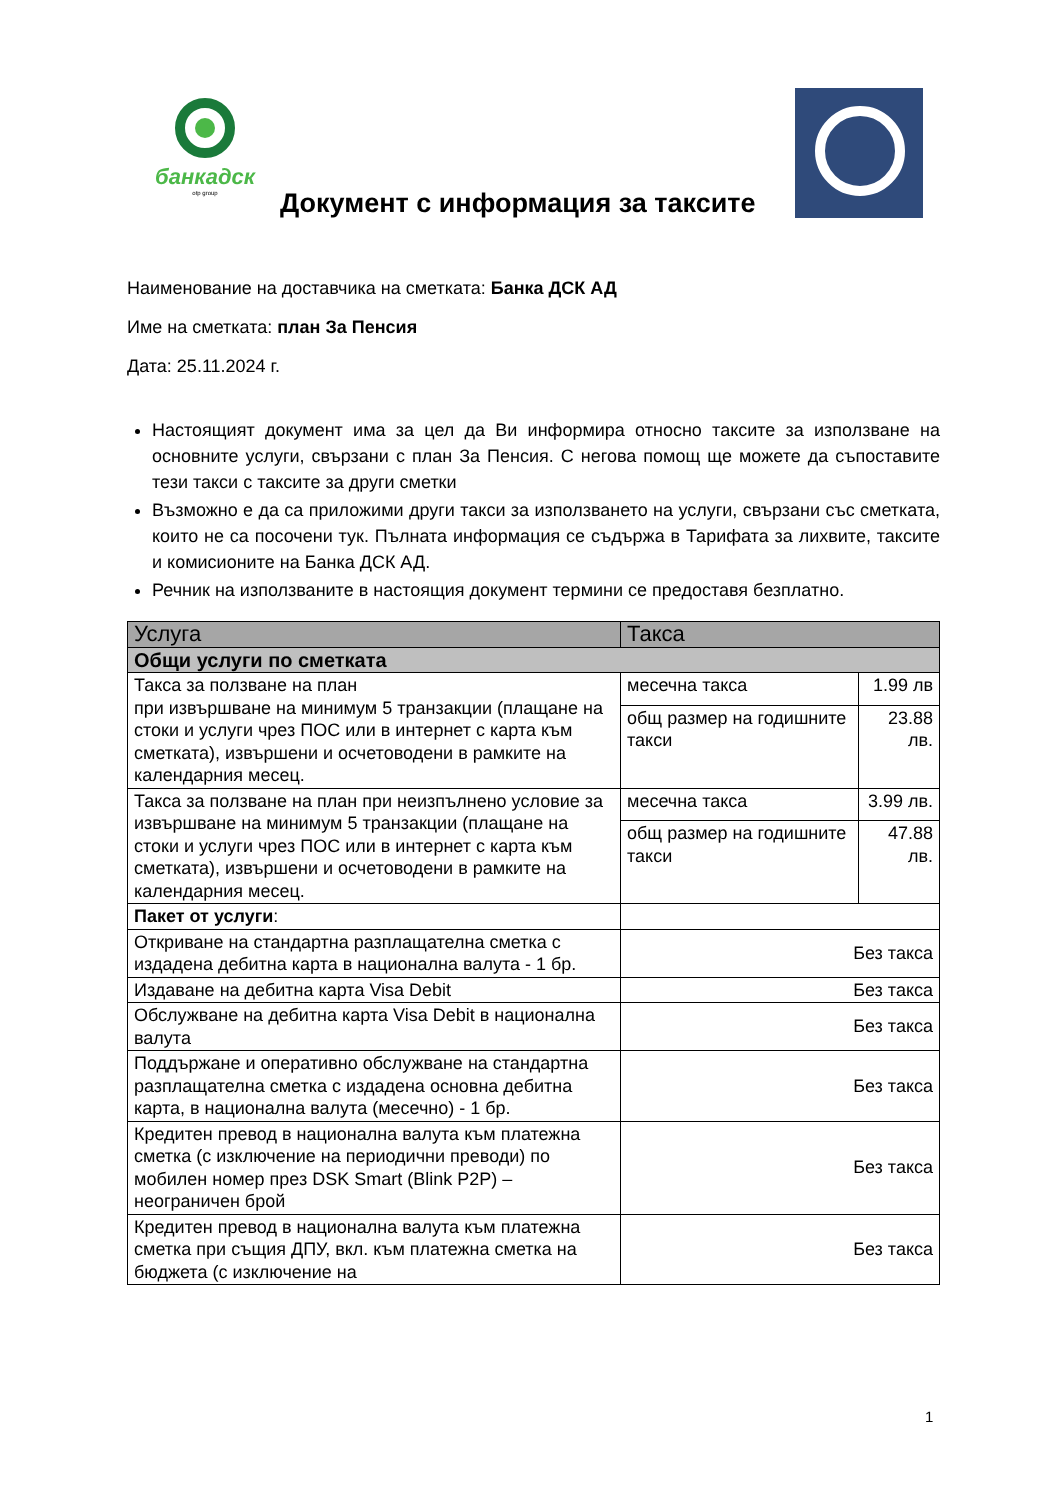банкадск
otp group
Документ с информация за таксите
Наименование на доставчика на сметката: Банка ДСК АД
Име на сметката: план За Пенсия
Дата: 25.11.2024 г.
Настоящият документ има за цел да Ви информира относно таксите за използване на основните услуги, свързани с план За Пенсия. С негова помощ ще можете да съпоставите тези такси с таксите за други сметки
Възможно е да са приложими други такси за използването на услуги, свързани със сметката, които не са посочени тук. Пълната информация се съдържа в Тарифата за лихвите, таксите и комисионите на Банка ДСК АД.
Речник на използваните в настоящия документ термини се предоставя безплатно.
| Услуга | Такса | |
| --- | --- | --- |
| Общи услуги по сметката | | |
| Такса за ползване на план при извършване на минимум 5 транзакции (плащане на стоки и услуги чрез ПОС или в интернет с карта към сметката), извършени и осчетоводени в рамките на календарния месец. | месечна такса | 1.99 лв |
| | общ размер на годишните такси | 23.88 лв. |
| Такса за ползване на план при неизпълнено условие за извършване на минимум 5 транзакции (плащане на стоки и услуги чрез ПОС или в интернет с карта към сметката), извършени и осчетоводени в рамките на календарния месец. | месечна такса | 3.99 лв. |
| | общ размер на годишните такси | 47.88 лв. |
| Пакет от услуги : | | |
| Откриване на стандартна разплащателна сметка с издадена дебитна карта в национална валута - 1 бр. | Без такса | |
| Издаване на дебитна карта Visa Debit | Без такса | |
| Обслужване на дебитна карта Visa Debit в национална валута | Без такса | |
| Поддържане и оперативно обслужване на стандартна разплащателна сметка с издадена основна дебитна карта, в национална валута (месечно) - 1 бр. | Без такса | |
| Кредитен превод в национална валута към платежна сметка (с изключение на периодични преводи) по мобилен номер през DSK Smart (Blink P2P) – неограничен брой | Без такса | |
| Кредитен превод в национална валута към платежна сметка при същия ДПУ, вкл. към платежна сметка на бюджета (с изключение на | Без такса | |
1